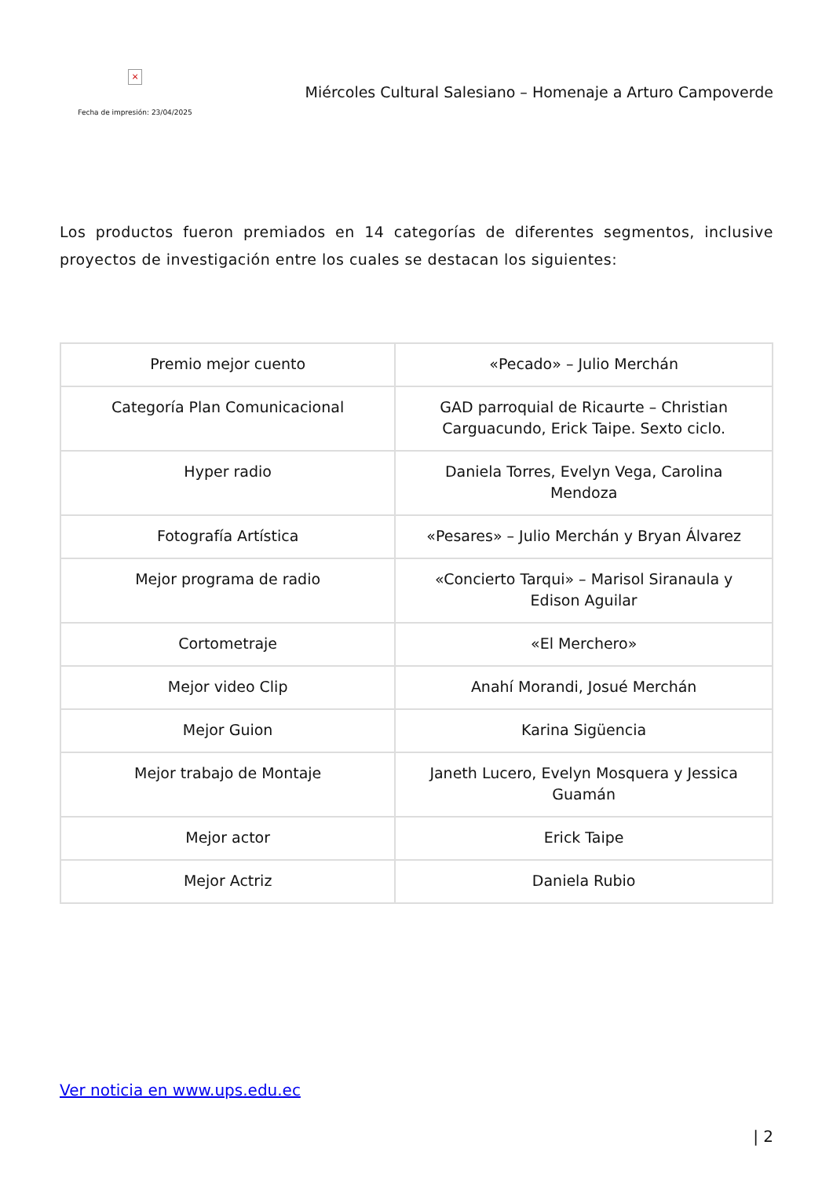×
Fecha de impresión: 23/04/2025
Miércoles Cultural Salesiano – Homenaje a Arturo Campoverde
Los productos fueron premiados en 14 categorías de diferentes segmentos, inclusive proyectos de investigación entre los cuales se destacan los siguientes:
| Premio mejor cuento | «Pecado» – Julio Merchán |
| Categoría Plan Comunicacional | GAD parroquial de Ricaurte – Christian Carguacundo, Erick Taipe. Sexto ciclo. |
| Hyper radio | Daniela Torres, Evelyn Vega, Carolina Mendoza |
| Fotografía Artística | «Pesares» – Julio Merchán y Bryan Álvarez |
| Mejor programa de radio | «Concierto Tarqui» – Marisol Siranaula y Edison Aguilar |
| Cortometraje | «El Merchero» |
| Mejor video Clip | Anahí Morandi, Josué Merchán |
| Mejor Guion | Karina Sigüencia |
| Mejor trabajo de Montaje | Janeth Lucero, Evelyn Mosquera y Jessica Guamán |
| Mejor actor | Erick Taipe |
| Mejor Actriz | Daniela Rubio |
Ver noticia en www.ups.edu.ec
| 2